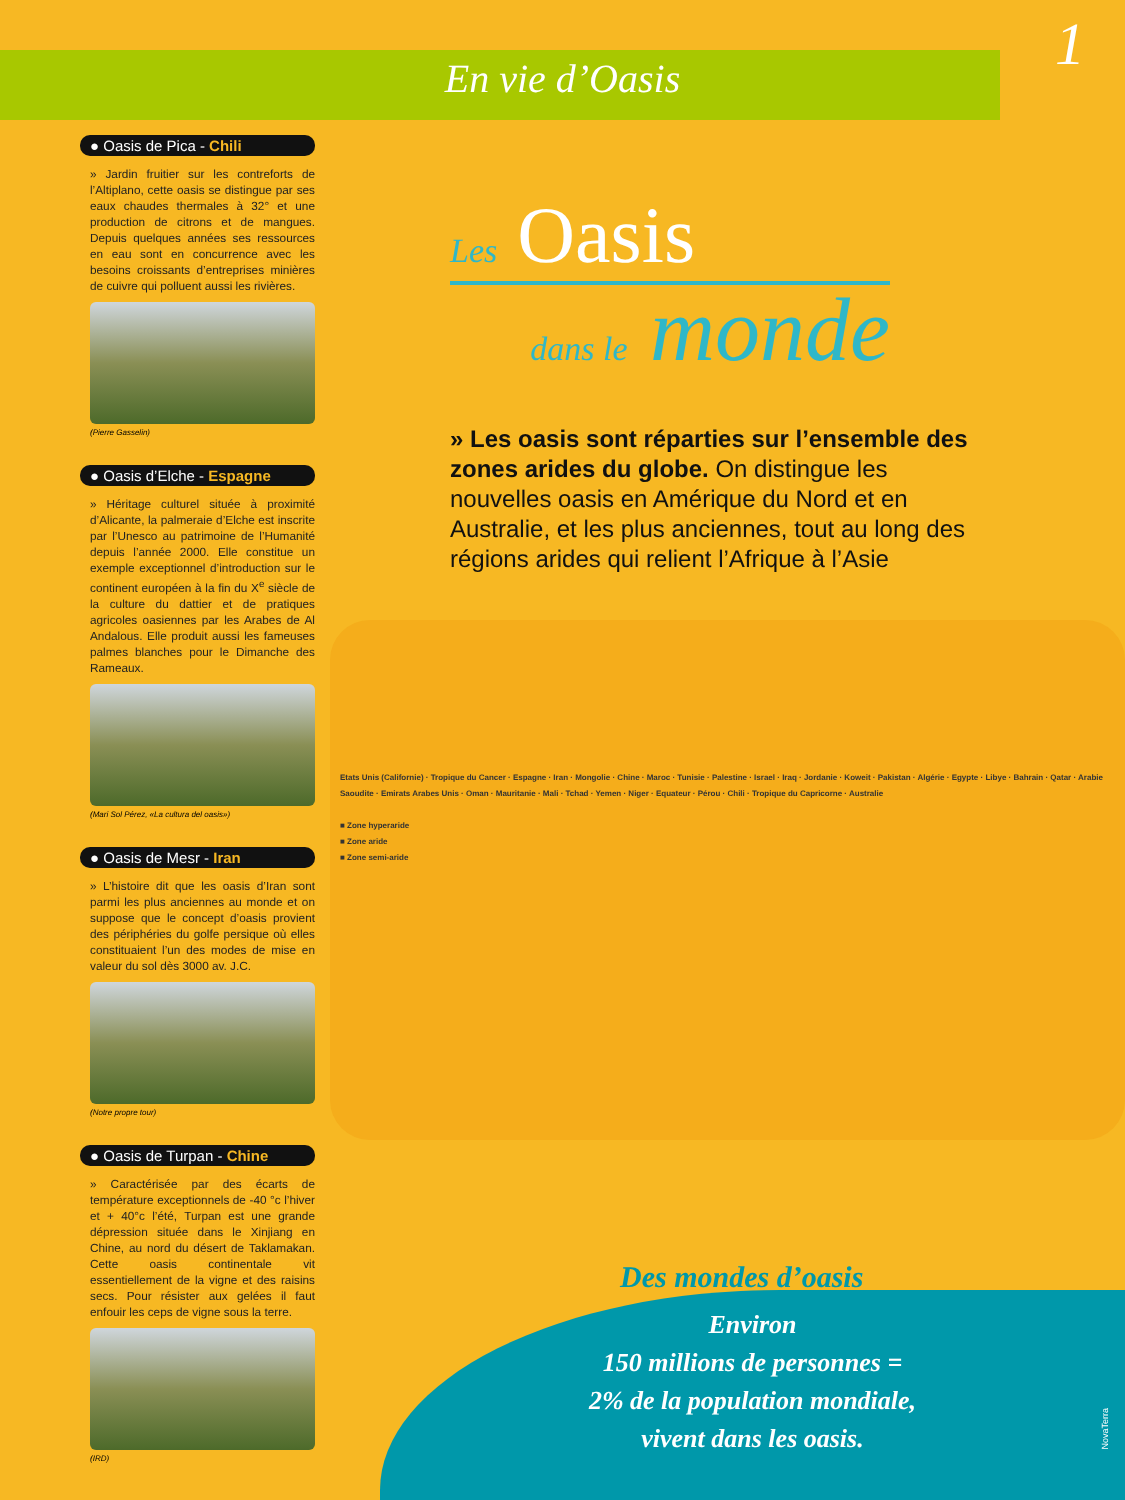En vie d’Oasis
1
● Oasis de Pica - Chili
» Jardin fruitier sur les contreforts de l’Altiplano, cette oasis se distingue par ses eaux chaudes thermales à 32° et une production de citrons et de mangues. Depuis quelques années ses ressources en eau sont en concurrence avec les besoins croissants d’entreprises minières de cuivre qui polluent aussi les rivières.
(Pierre Gasselin)
● Oasis d’Elche - Espagne
» Héritage culturel située à proximité d’Alicante, la palmeraie d’Elche est inscrite par l’Unesco au patrimoine de l’Humanité depuis l’année 2000. Elle constitue un exemple exceptionnel d’introduction sur le continent européen à la fin du X<sup>e</sup> siècle de la culture du dattier et de pratiques agricoles oasiennes par les Arabes de Al Andalous. Elle produit aussi les fameuses palmes blanches pour le Dimanche des Rameaux.
(Mari Sol Pérez, «La cultura del oasis»)
● Oasis de Mesr - Iran
» L’histoire dit que les oasis d’Iran sont parmi les plus anciennes au monde et on suppose que le concept d’oasis provient des périphéries du golfe persique où elles constituaient l’un des modes de mise en valeur du sol dès 3000 av. J.C.
(Notre propre tour)
● Oasis de Turpan - Chine
» Caractérisée par des écarts de température exceptionnels de -40 °c l’hiver et + 40°c l’été, Turpan est une grande dépression située dans le Xinjiang en Chine, au nord du désert de Taklamakan. Cette oasis continentale vit essentiellement de la vigne et des raisins secs. Pour résister aux gelées il faut enfouir les ceps de vigne sous la terre.
(IRD)
Les Oasis
dans le monde
» Les oasis sont réparties sur l’ensemble des zones arides du globe. On distingue les nouvelles oasis en Amérique du Nord et en Australie, et les plus anciennes, tout au long des régions arides qui relient l’Afrique à l’Asie
Etats Unis (Californie) · Tropique du Cancer · Espagne · Iran · Mongolie · Chine · Maroc · Tunisie · Palestine · Israel · Iraq · Jordanie · Koweit · Pakistan · Algérie · Egypte · Libye · Bahrain · Qatar · Arabie Saoudite · Emirats Arabes Unis · Oman · Mauritanie · Mali · Tchad · Yemen · Niger · Equateur · Pérou · Chili · Tropique du Capricorne · Australie
■ Zone hyperaride
■ Zone aride
■ Zone semi-aride
Des mondes d’oasis
Environ
150 millions de personnes =
2% de la population mondiale,
vivent dans les oasis.
NovaTerra